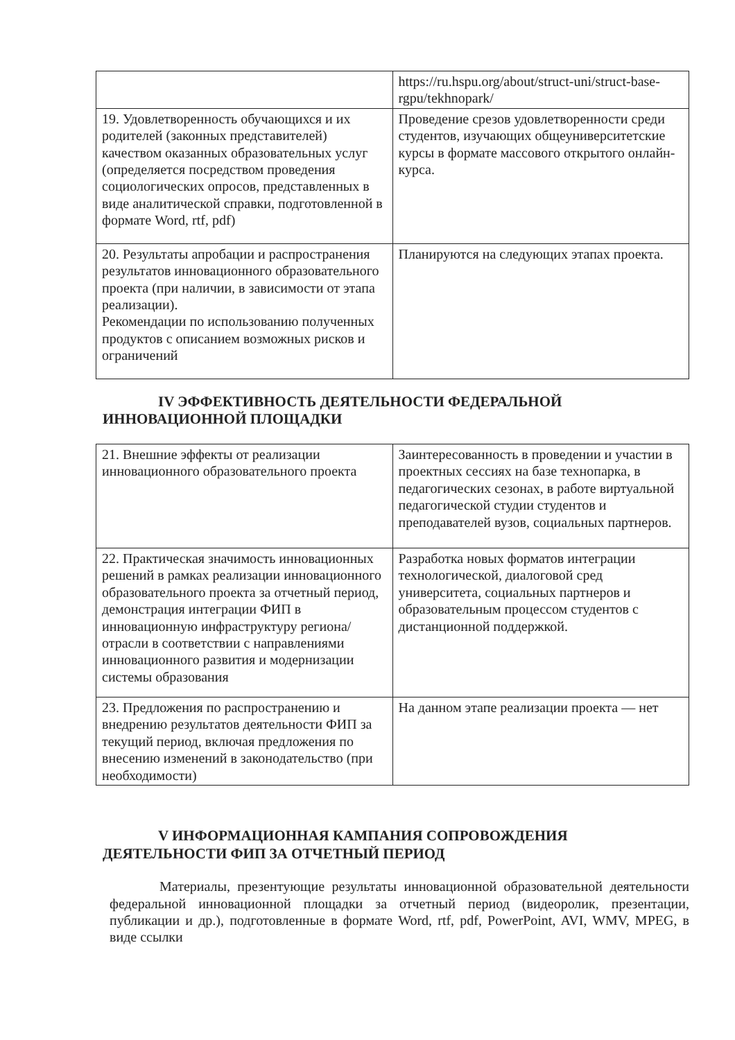| | https://ru.hspu.org/about/struct-uni/struct-base-rgpu/tekhnopark/ |
| 19. Удовлетворенность обучающихся и их родителей (законных представителей) качеством оказанных образовательных услуг (определяется посредством проведения социологических опросов, представленных в виде аналитической справки, подготовленной в формате Word, rtf, pdf) | Проведение срезов удовлетворенности среди студентов, изучающих общеуниверситетские курсы в формате массового открытого онлайн-курса. |
| 20. Результаты апробации и распространения результатов инновационного образовательного проекта (при наличии, в зависимости от этапа реализации). Рекомендации по использованию полученных продуктов с описанием возможных рисков и ограничений | Планируются на следующих этапах проекта. |
IV ЭФФЕКТИВНОСТЬ ДЕЯТЕЛЬНОСТИ ФЕДЕРАЛЬНОЙ ИННОВАЦИОННОЙ ПЛОЩАДКИ
| 21. Внешние эффекты от реализации инновационного образовательного проекта | Заинтересованность в проведении и участии в проектных сессиях на базе технопарка, в педагогических сезонах, в работе виртуальной педагогической студии студентов и преподавателей вузов, социальных партнеров. |
| 22. Практическая значимость инновационных решений в рамках реализации инновационного образовательного проекта за отчетный период, демонстрация интеграции ФИП в инновационную инфраструктуру региона/отрасли в соответствии с направлениями инновационного развития и модернизации системы образования | Разработка новых форматов интеграции технологической, диалоговой сред университета, социальных партнеров и образовательным процессом студентов с дистанционной поддержкой. |
| 23. Предложения по распространению и внедрению результатов деятельности ФИП за текущий период, включая предложения по внесению изменений в законодательство (при необходимости) | На данном этапе реализации проекта — нет |
V ИНФОРМАЦИОННАЯ КАМПАНИЯ СОПРОВОЖДЕНИЯ ДЕЯТЕЛЬНОСТИ ФИП ЗА ОТЧЕТНЫЙ ПЕРИОД
Материалы, презентующие результаты инновационной образовательной деятельности федеральной инновационной площадки за отчетный период (видеоролик, презентации, публикации и др.), подготовленные в формате Word, rtf, pdf, PowerPoint, AVI, WMV, MPEG, в виде ссылки